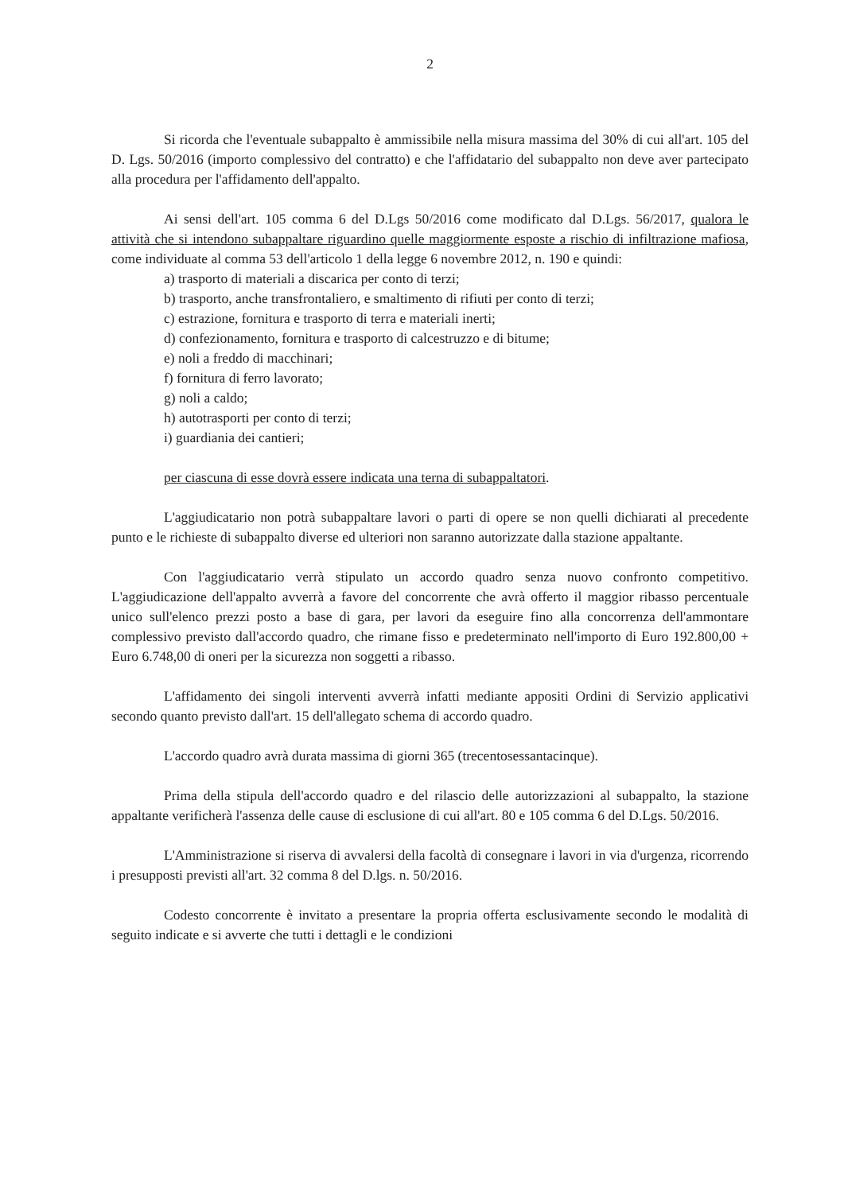2
Si ricorda che l'eventuale subappalto è ammissibile nella misura massima del 30% di cui all'art. 105 del D. Lgs. 50/2016 (importo complessivo del contratto) e che l'affidatario del subappalto non deve aver partecipato alla procedura per l'affidamento dell'appalto.
Ai sensi dell'art. 105 comma 6 del D.Lgs 50/2016 come modificato dal D.Lgs. 56/2017, qualora le attività che si intendono subappaltare riguardino quelle maggiormente esposte a rischio di infiltrazione mafiosa, come individuate al comma 53 dell'articolo 1 della legge 6 novembre 2012, n. 190 e quindi:
a) trasporto di materiali a discarica per conto di terzi;
b) trasporto, anche transfrontaliero, e smaltimento di rifiuti per conto di terzi;
c) estrazione, fornitura e trasporto di terra e materiali inerti;
d) confezionamento, fornitura e trasporto di calcestruzzo e di bitume;
e) noli a freddo di macchinari;
f) fornitura di ferro lavorato;
g) noli a caldo;
h) autotrasporti per conto di terzi;
i) guardiania dei cantieri;
per ciascuna di esse dovrà essere indicata una terna di subappaltatori.
L'aggiudicatario non potrà subappaltare lavori o parti di opere se non quelli dichiarati al precedente punto e le richieste di subappalto diverse ed ulteriori non saranno autorizzate dalla stazione appaltante.
Con l'aggiudicatario verrà stipulato un accordo quadro senza nuovo confronto competitivo. L'aggiudicazione dell'appalto avverrà a favore del concorrente che avrà offerto il maggior ribasso percentuale unico sull'elenco prezzi posto a base di gara, per lavori da eseguire fino alla concorrenza dell'ammontare complessivo previsto dall'accordo quadro, che rimane fisso e predeterminato nell'importo di Euro 192.800,00 + Euro 6.748,00 di oneri per la sicurezza non soggetti a ribasso.
L'affidamento dei singoli interventi avverrà infatti mediante appositi Ordini di Servizio applicativi secondo quanto previsto dall'art. 15 dell'allegato schema di accordo quadro.
L'accordo quadro avrà durata massima di giorni 365 (trecentosessantacinque).
Prima della stipula dell'accordo quadro e del rilascio delle autorizzazioni al subappalto, la stazione appaltante verificherà l'assenza delle cause di esclusione di cui all'art. 80 e 105 comma 6 del D.Lgs. 50/2016.
L'Amministrazione si riserva di avvalersi della facoltà di consegnare i lavori in via d'urgenza, ricorrendo i presupposti previsti all'art. 32 comma 8 del D.lgs. n. 50/2016.
Codesto concorrente è invitato a presentare la propria offerta esclusivamente secondo le modalità di seguito indicate e si avverte che tutti i dettagli e le condizioni